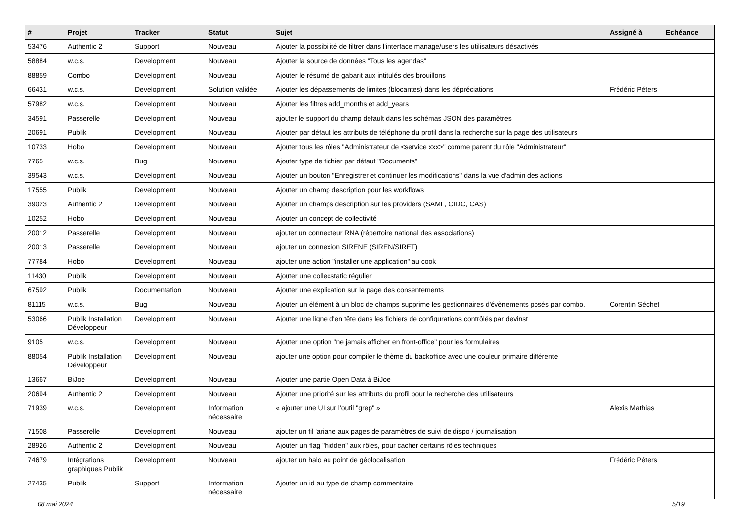| # | Projet | Tracker | Statut | Sujet | Assigné à | Echéance |
| --- | --- | --- | --- | --- | --- | --- |
| 53476 | Authentic 2 | Support | Nouveau | Ajouter la possibilité de filtrer dans l'interface manage/users les utilisateurs désactivés | | |
| 58884 | w.c.s. | Development | Nouveau | Ajouter la source de données "Tous les agendas" | | |
| 88859 | Combo | Development | Nouveau | Ajouter le résumé de gabarit aux intitulés des brouillons | | |
| 66431 | w.c.s. | Development | Solution validée | Ajouter les dépassements de limites (blocantes) dans les dépréciations | Frédéric Péters | |
| 57982 | w.c.s. | Development | Nouveau | Ajouter les filtres add_months et add_years | | |
| 34591 | Passerelle | Development | Nouveau | ajouter le support du champ default dans les schémas JSON des paramètres | | |
| 20691 | Publik | Development | Nouveau | Ajouter par défaut les attributs de téléphone du profil dans la recherche sur la page des utilisateurs | | |
| 10733 | Hobo | Development | Nouveau | Ajouter tous les rôles "Administrateur de <service xxx>" comme parent du rôle "Administrateur" | | |
| 7765 | w.c.s. | Bug | Nouveau | Ajouter type de fichier par défaut "Documents" | | |
| 39543 | w.c.s. | Development | Nouveau | Ajouter un bouton "Enregistrer et continuer les modifications" dans la vue d'admin des actions | | |
| 17555 | Publik | Development | Nouveau | Ajouter un champ description pour les workflows | | |
| 39023 | Authentic 2 | Development | Nouveau | Ajouter un champs description sur les providers (SAML, OIDC, CAS) | | |
| 10252 | Hobo | Development | Nouveau | Ajouter un concept de collectivité | | |
| 20012 | Passerelle | Development | Nouveau | ajouter un connecteur RNA (répertoire national des associations) | | |
| 20013 | Passerelle | Development | Nouveau | ajouter un connexion SIRENE (SIREN/SIRET) | | |
| 77784 | Hobo | Development | Nouveau | ajouter une action "installer une application" au cook | | |
| 11430 | Publik | Development | Nouveau | Ajouter une collecstatic régulier | | |
| 67592 | Publik | Documentation | Nouveau | Ajouter une explication sur la page des consentements | | |
| 81115 | w.c.s. | Bug | Nouveau | Ajouter un élément à un bloc de champs supprime les gestionnaires d'évènements posés par combo. | Corentin Séchet | |
| 53066 | Publik Installation Développeur | Development | Nouveau | Ajouter une ligne d'en tête dans les fichiers de configurations contrôlés par devinst | | |
| 9105 | w.c.s. | Development | Nouveau | Ajouter une option "ne jamais afficher en front-office" pour les formulaires | | |
| 88054 | Publik Installation Développeur | Development | Nouveau | ajouter une option pour compiler le thème du backoffice avec une couleur primaire différente | | |
| 13667 | BiJoe | Development | Nouveau | Ajouter une partie Open Data à BiJoe | | |
| 20694 | Authentic 2 | Development | Nouveau | Ajouter une priorité sur les attributs du profil pour la recherche des utilisateurs | | |
| 71939 | w.c.s. | Development | Information nécessaire | « ajouter une UI sur l'outil "grep" » | Alexis Mathias | |
| 71508 | Passerelle | Development | Nouveau | ajouter un fil 'ariane aux pages de paramètres de suivi de dispo / journalisation | | |
| 28926 | Authentic 2 | Development | Nouveau | Ajouter un flag "hidden" aux rôles, pour cacher certains rôles techniques | | |
| 74679 | Intégrations graphiques Publik | Development | Nouveau | ajouter un halo au point de géolocalisation | Frédéric Péters | |
| 27435 | Publik | Support | Information nécessaire | Ajouter un id au type de champ commentaire | | |
08 mai 2024 5/19